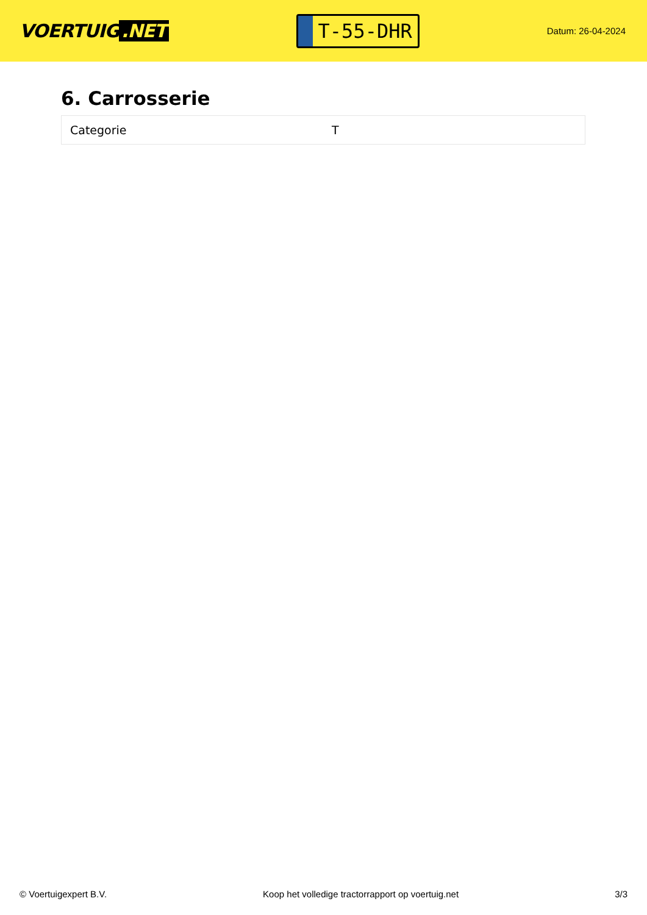VOERTUIG.NET
T-55-DHR
Datum: 26-04-2024
6. Carrosserie
| Categorie | T |
© Voertuigexpert B.V. Koop het volledige tractorrapport op voertuig.net 3/3